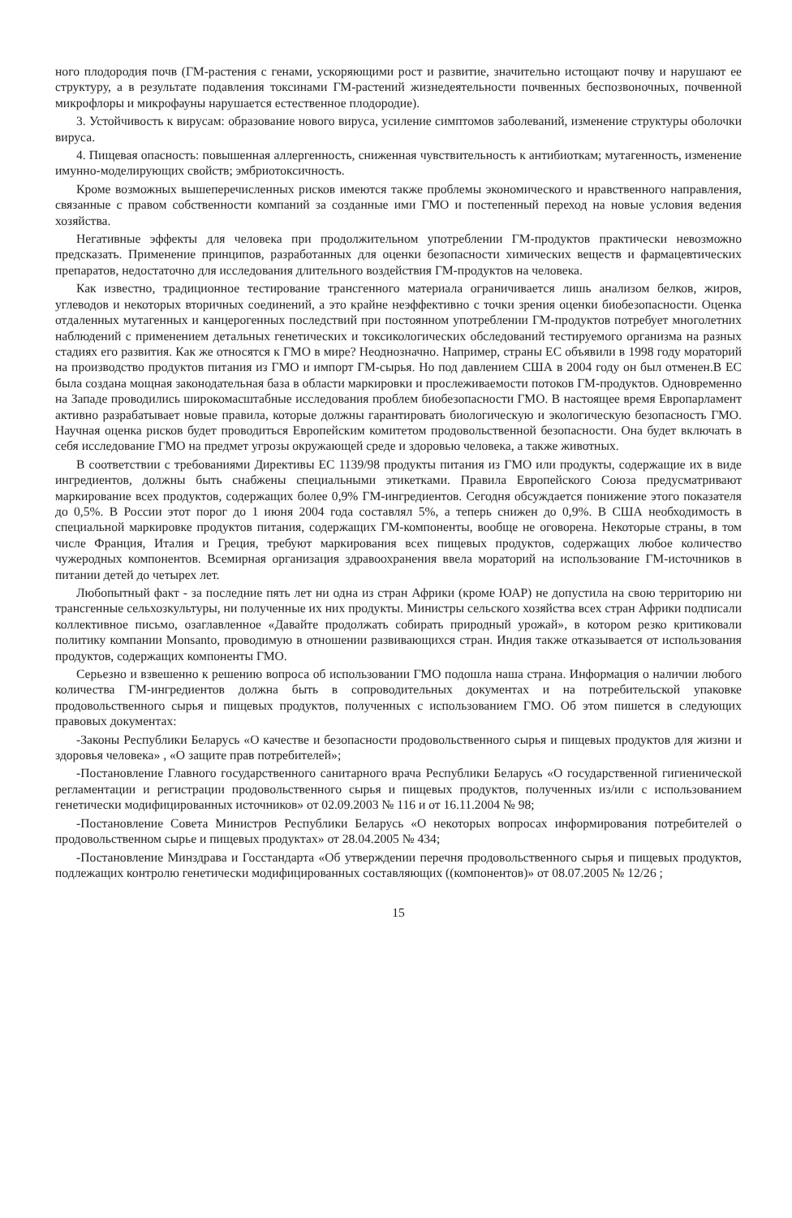ного плодородия почв (ГМ-растения с генами, ускоряющими рост и развитие, значительно истощают почву и нарушают ее структуру, а в результате подавления токсинами ГМ-растений жизнедеятельности почвенных беспозвоночных, почвенной микрофлоры и микрофауны нарушается естественное плодородие).
3. Устойчивость к вирусам: образование нового вируса, усиление симптомов заболеваний, изменение структуры оболочки вируса.
4. Пищевая опасность: повышенная аллергенность, сниженная чувствительность к антибиоткам; мутагенность, изменение имунно-моделирующих свойств; эмбриотоксичность.
Кроме возможных вышеперечисленных рисков имеются также проблемы экономического и нравственного направления, связанные с правом собственности компаний за созданные ими ГМО и постепенный переход на новые условия ведения хозяйства.
Негативные эффекты для человека при продолжительном употреблении ГМ-продуктов практически невозможно предсказать. Применение принципов, разработанных для оценки безопасности химических веществ и фармацевтических препаратов, недостаточно для исследования длительного воздействия ГМ-продуктов на человека.
Как известно, традиционное тестирование трансгенного материала ограничивается лишь анализом белков, жиров, углеводов и некоторых вторичных соединений, а это крайне неэффективно с точки зрения оценки биобезопасности. Оценка отдаленных мутагенных и канцерогенных последствий при постоянном употреблении ГМ-продуктов потребует многолетних наблюдений с применением детальных генетических и токсикологических обследований тестируемого организма на разных стадиях его развития. Как же относятся к ГМО в мире? Неоднозначно. Например, страны ЕС объявили в 1998 году мораторий на производство продуктов питания из ГМО и импорт ГМ-сырья. Но под давлением США в 2004 году он был отменен.В ЕС была создана мощная законодательная база в области маркировки и прослеживаемости потоков ГМ-продуктов. Одновременно на Западе проводились широкомасштабные исследования проблем биобезопасности ГМО. В настоящее время Европарламент активно разрабатывает новые правила, которые должны гарантировать биологическую и экологическую безопасность ГМО. Научная оценка рисков будет проводиться Европейским комитетом продовольственной безопасности. Она будет включать в себя исследование ГМО на предмет угрозы окружающей среде и здоровью человека, а также животных.
В соответствии с требованиями Директивы ЕС 1139/98 продукты питания из ГМО или продукты, содержащие их в виде ингредиентов, должны быть снабжены специальными этикетками. Правила Европейского Союза предусматривают маркирование всех продуктов, содержащих более 0,9% ГМ-ингредиентов. Сегодня обсуждается понижение этого показателя до 0,5%. В России этот порог до 1 июня 2004 года составлял 5%, а теперь снижен до 0,9%. В США необходимость в специальной маркировке продуктов питания, содержащих ГМ-компоненты, вообще не оговорена. Некоторые страны, в том числе Франция, Италия и Греция, требуют маркирования всех пищевых продуктов, содержащих любое количество чужеродных компонентов. Всемирная организация здравоохранения ввела мораторий на использование ГМ-источников в питании детей до четырех лет.
Любопытный факт - за последние пять лет ни одна из стран Африки (кроме ЮАР) не допустила на свою территорию ни трансгенные сельхозкультуры, ни полученные их них продукты. Министры сельского хозяйства всех стран Африки подписали коллективное письмо, озаглавленное «Давайте продолжать собирать природный урожай», в котором резко критиковали политику компании Monsanto, проводимую в отношении развивающихся стран. Индия также отказывается от использования продуктов, содержащих компоненты ГМО.
Серьезно и взвешенно к решению вопроса об использовании ГМО подошла наша страна. Информация о наличии любого количества ГМ-ингредиентов должна быть в сопроводительных документах и на потребительской упаковке продовольственного сырья и пищевых продуктов, полученных с использованием ГМО. Об этом пишется в следующих правовых документах:
-Законы Республики Беларусь «О качестве и безопасности продовольственного сырья и пищевых продуктов для жизни и здоровья человека» , «О защите прав потребителей»;
-Постановление Главного государственного санитарного врача Республики Беларусь «О государственной гигиенической регламентации и регистрации продовольственного сырья и пищевых продуктов, полученных из/или с использованием генетически модифицированных источников» от 02.09.2003 № 116 и от 16.11.2004 № 98;
-Постановление Совета Министров Республики Беларусь «О некоторых вопросах информирования потребителей о продовольственном сырье и пищевых продуктах» от 28.04.2005 № 434;
-Постановление Минздрава и Госстандарта «Об утверждении перечня продовольственного сырья и пищевых продуктов, подлежащих контролю генетически модифицированных составляющих ((компонентов)» от 08.07.2005 № 12/26 ;
15